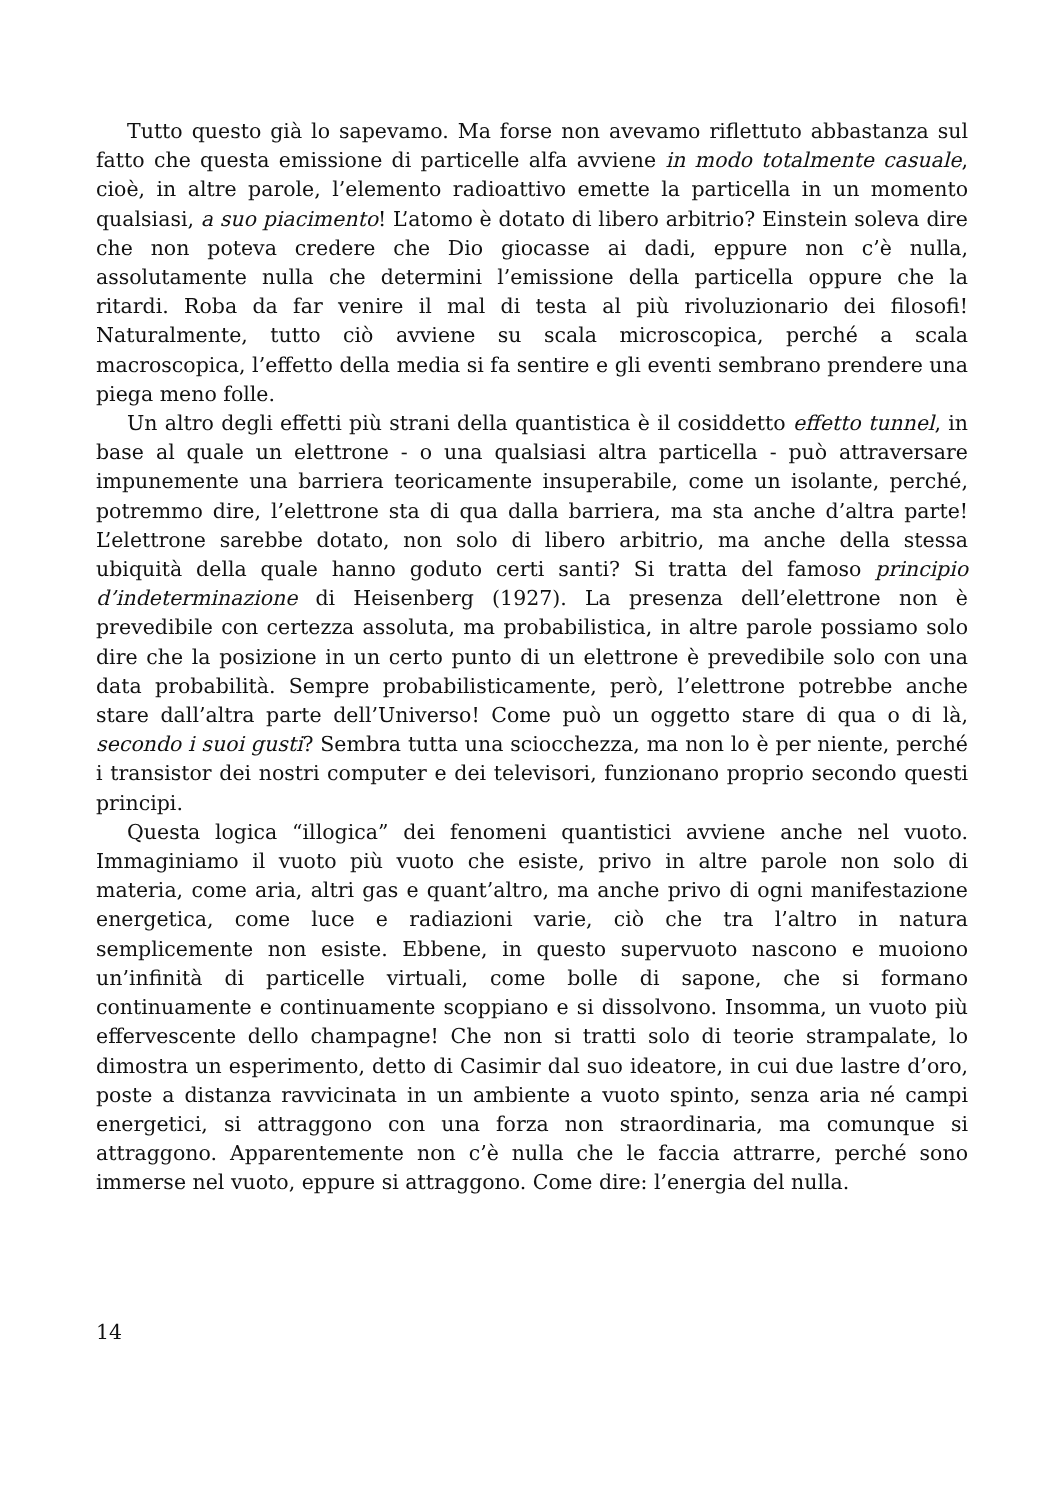Tutto questo già lo sapevamo. Ma forse non avevamo riflettuto abbastanza sul fatto che questa emissione di particelle alfa avviene in modo totalmente casuale, cioè, in altre parole, l’elemento radioattivo emette la particella in un momento qualsiasi, a suo piacimento! L’atomo è dotato di libero arbitrio? Einstein soleva dire che non poteva credere che Dio giocasse ai dadi, eppure non c’è nulla, assolutamente nulla che determini l’emissione della particella oppure che la ritardi. Roba da far venire il mal di testa al più rivoluzionario dei filosofi! Naturalmente, tutto ciò avviene su scala microscopica, perché a scala macroscopica, l’effetto della media si fa sentire e gli eventi sembrano prendere una piega meno folle.
Un altro degli effetti più strani della quantistica è il cosiddetto effetto tunnel, in base al quale un elettrone - o una qualsiasi altra particella - può attraversare impunemente una barriera teoricamente insuperabile, come un isolante, perché, potremmo dire, l’elettrone sta di qua dalla barriera, ma sta anche d’altra parte! L’elettrone sarebbe dotato, non solo di libero arbitrio, ma anche della stessa ubiquità della quale hanno goduto certi santi? Si tratta del famoso principio d’indeterminazione di Heisenberg (1927). La presenza dell’elettrone non è prevedibile con certezza assoluta, ma probabilistica, in altre parole possiamo solo dire che la posizione in un certo punto di un elettrone è prevedibile solo con una data probabilità. Sempre probabilisticamente, però, l’elettrone potrebbe anche stare dall’altra parte dell’Universo! Come può un oggetto stare di qua o di là, secondo i suoi gusti? Sembra tutta una sciocchezza, ma non lo è per niente, perché i transistor dei nostri computer e dei televisori, funzionano proprio secondo questi principi.
Questa logica “illogica” dei fenomeni quantistici avviene anche nel vuoto. Immaginiamo il vuoto più vuoto che esiste, privo in altre parole non solo di materia, come aria, altri gas e quant’altro, ma anche privo di ogni manifestazione energetica, come luce e radiazioni varie, ciò che tra l’altro in natura semplicemente non esiste. Ebbene, in questo supervuoto nascono e muoiono un’infinità di particelle virtuali, come bolle di sapone, che si formano continuamente e continuamente scoppiano e si dissolvono. Insomma, un vuoto più effervescente dello champagne! Che non si tratti solo di teorie strampalate, lo dimostra un esperimento, detto di Casimir dal suo ideatore, in cui due lastre d’oro, poste a distanza ravvicinata in un ambiente a vuoto spinto, senza aria né campi energetici, si attraggono con una forza non straordinaria, ma comunque si attraggono. Apparentemente non c’è nulla che le faccia attrarre, perché sono immerse nel vuoto, eppure si attraggono. Come dire: l’energia del nulla.
14